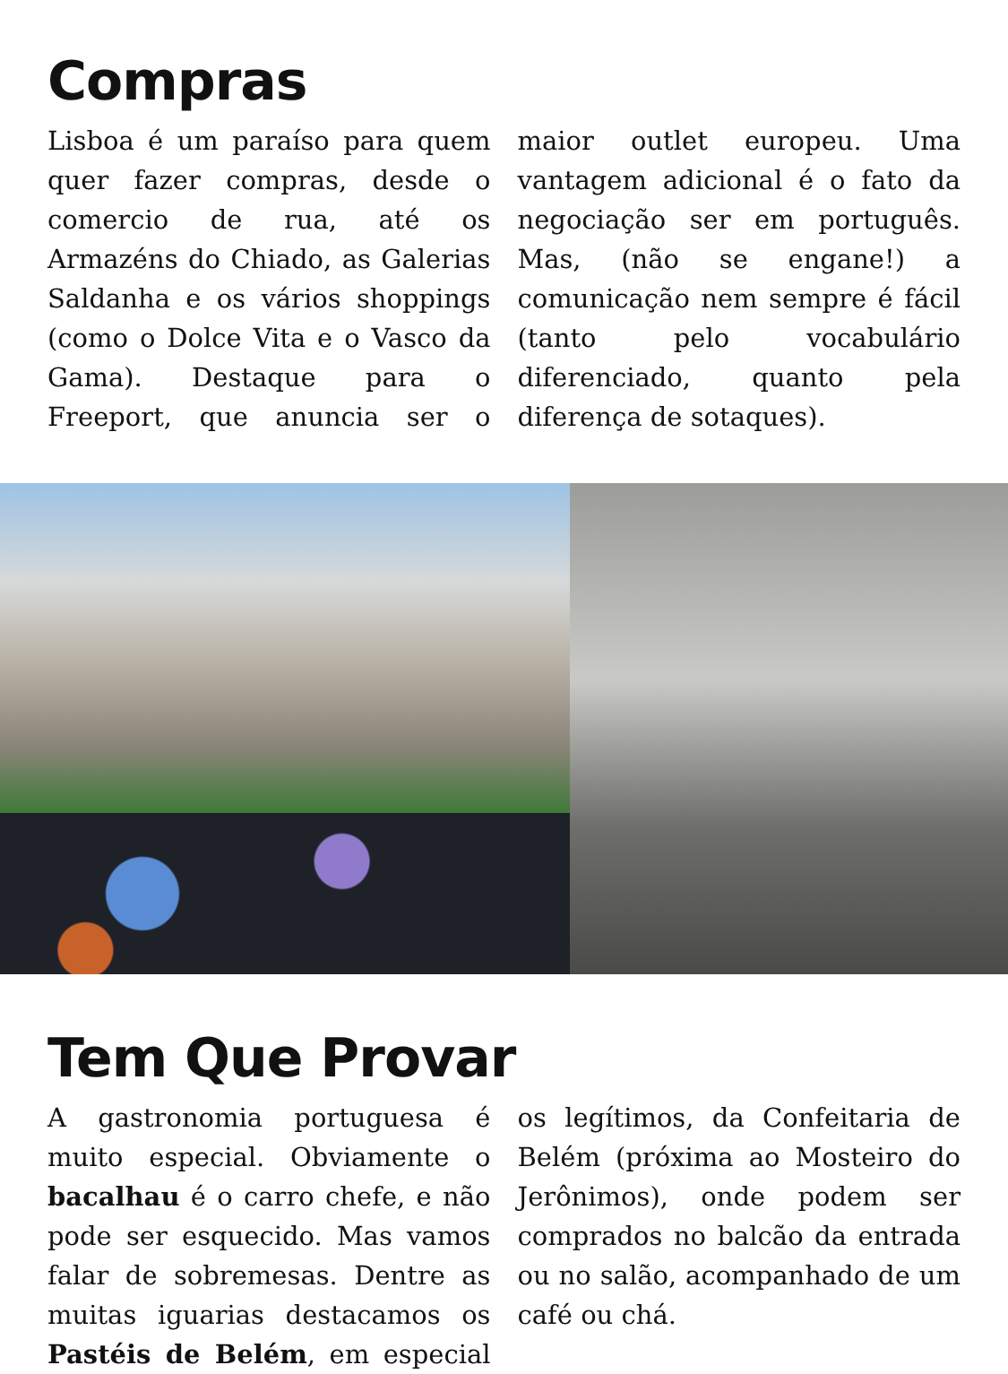Compras
Lisboa é um paraíso para quem quer fazer compras, desde o comercio de rua, até os Armazéns do Chiado, as Galerias Saldanha e os vários shoppings (como o Dolce Vita e o Vasco da Gama). Destaque para o Freeport, que anuncia ser o maior outlet europeu. Uma vantagem adicional é o fato da negociação ser em português. Mas, (não se engane!) a comunicação nem sempre é fácil (tanto pelo vocabulário diferenciado, quanto pela diferença de sotaques).
Tem Que Provar
A gastronomia portuguesa é muito especial. Obviamente o bacalhau é o carro chefe, e não pode ser esquecido. Mas vamos falar de sobremesas. Dentre as muitas iguarias destacamos os Pastéis de Belém, em especial os legítimos, da Confeitaria de Belém (próxima ao Mosteiro do Jerônimos), onde podem ser comprados no balcão da entrada ou no salão, acompanhado de um café ou chá.